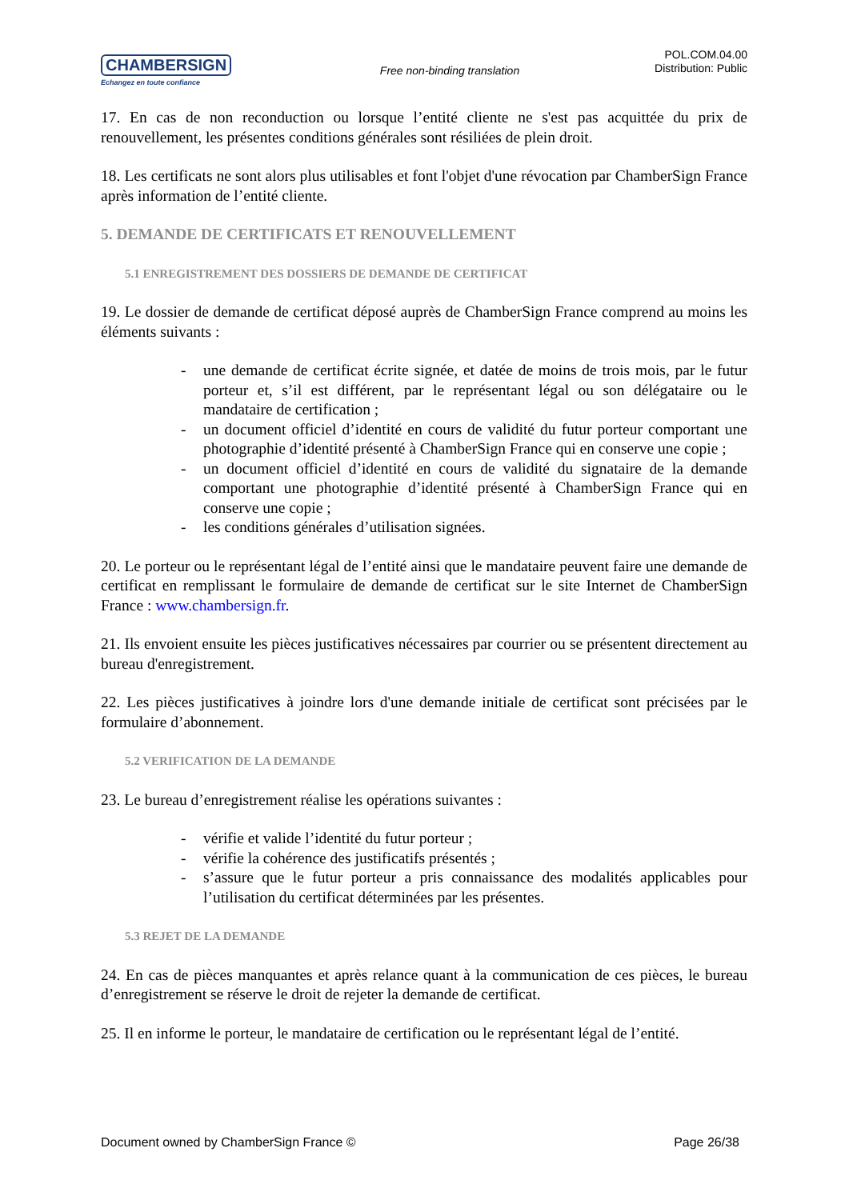CHAMBERSIGN
Echangez en toute confiance
Free non-binding translation
POL.COM.04.00
Distribution: Public
17. En cas de non reconduction ou lorsque l’entité cliente ne s'est pas acquittée du prix de renouvellement, les présentes conditions générales sont résiliées de plein droit.
18. Les certificats ne sont alors plus utilisables et font l'objet d'une révocation par ChamberSign France après information de l’entité cliente.
5. DEMANDE DE CERTIFICATS ET RENOUVELLEMENT
5.1 ENREGISTREMENT DES DOSSIERS DE DEMANDE DE CERTIFICAT
19. Le dossier de demande de certificat déposé auprès de ChamberSign France comprend au moins les éléments suivants :
- une demande de certificat écrite signée, et datée de moins de trois mois, par le futur porteur et, s’il est différent, par le représentant légal ou son délégataire ou le mandataire de certification ;
- un document officiel d’identité en cours de validité du futur porteur comportant une photographie d’identité présenté à ChamberSign France qui en conserve une copie ;
- un document officiel d’identité en cours de validité du signataire de la demande comportant une photographie d’identité présenté à ChamberSign France qui en conserve une copie ;
- les conditions générales d’utilisation signées.
20. Le porteur ou le représentant légal de l’entité ainsi que le mandataire peuvent faire une demande de certificat en remplissant le formulaire de demande de certificat sur le site Internet de ChamberSign France : www.chambersign.fr.
21. Ils envoient ensuite les pièces justificatives nécessaires par courrier ou se présentent directement au bureau d'enregistrement.
22. Les pièces justificatives à joindre lors d'une demande initiale de certificat sont précisées par le formulaire d’abonnement.
5.2 VERIFICATION DE LA DEMANDE
23. Le bureau d’enregistrement réalise les opérations suivantes :
- vérifie et valide l’identité du futur porteur ;
- vérifie la cohérence des justificatifs présentés ;
- s’assure que le futur porteur a pris connaissance des modalités applicables pour l’utilisation du certificat déterminées par les présentes.
5.3 REJET DE LA DEMANDE
24. En cas de pièces manquantes et après relance quant à la communication de ces pièces, le bureau d’enregistrement se réserve le droit de rejeter la demande de certificat.
25. Il en informe le porteur, le mandataire de certification ou le représentant légal de l’entité.
Document owned by ChamberSign France © Page 26/38